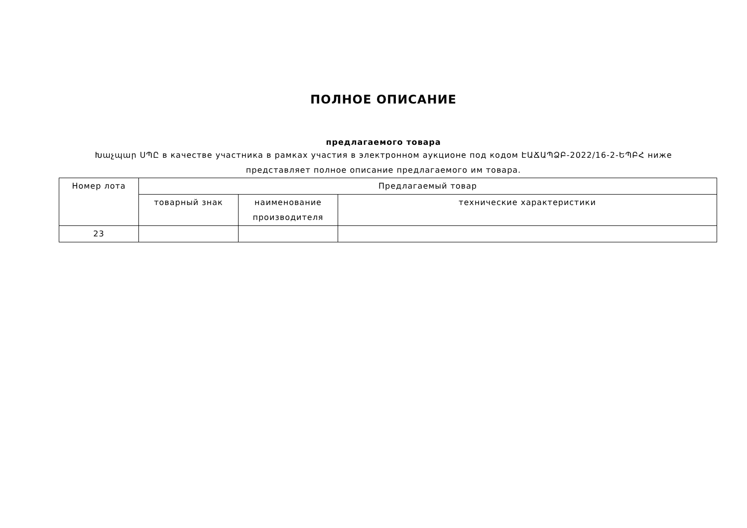ПОЛНОЕ ОПИСАНИЕ
предлагаемого товара
Խաչպար ՍՊԸ в качестве участника в рамках участия в электронном аукционе под кодом ԷԱՃԱՊՁԲ-2022/16-2-ԵՊԲՀ ниже представляет полное описание предлагаемого им товара.
| Номер лота | Предлагаемый товар | | |
| --- | --- | --- | --- |
| | товарный знак | наименование производителя | технические характеристики |
| 23 | | | |